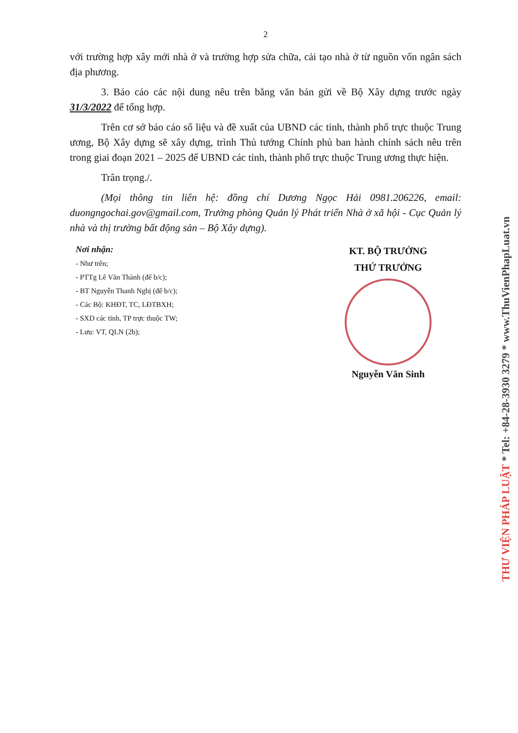2
với trường hợp xây mới nhà ở và trường hợp sửa chữa, cải tạo nhà ở từ nguồn vốn ngân sách địa phương.
3. Báo cáo các nội dung nêu trên bằng văn bản gửi về Bộ Xây dựng trước ngày 31/3/2022 để tổng hợp.
Trên cơ sở báo cáo số liệu và đề xuất của UBND các tỉnh, thành phố trực thuộc Trung ương, Bộ Xây dựng sẽ xây dựng, trình Thủ tướng Chính phủ ban hành chính sách nêu trên trong giai đoạn 2021 – 2025 để UBND các tỉnh, thành phố trực thuộc Trung ương thực hiện.
Trân trọng./.
(Mọi thông tin liên hệ: đồng chí Dương Ngọc Hải 0981.206226, email: duongngochai.gov@gmail.com, Trưởng phòng Quản lý Phát triển Nhà ở xã hội - Cục Quản lý nhà và thị trường bất động sản – Bộ Xây dựng).
Nơi nhận:
- Như trên;
- PTTg Lê Văn Thành (để b/c);
- BT Nguyễn Thanh Nghị (để b/c);
- Các Bộ: KHĐT, TC, LĐTBXH;
- SXD các tỉnh, TP trực thuộc TW;
- Lưu: VT, QLN (2b);
KT. BỘ TRƯỞNG
THỨ TRƯỞNG
Nguyễn Văn Sinh
THƯ VIỆN PHÁP LUẬT * Tel: +84-28-3930 3279 * www.ThuVienPhapLuat.vn